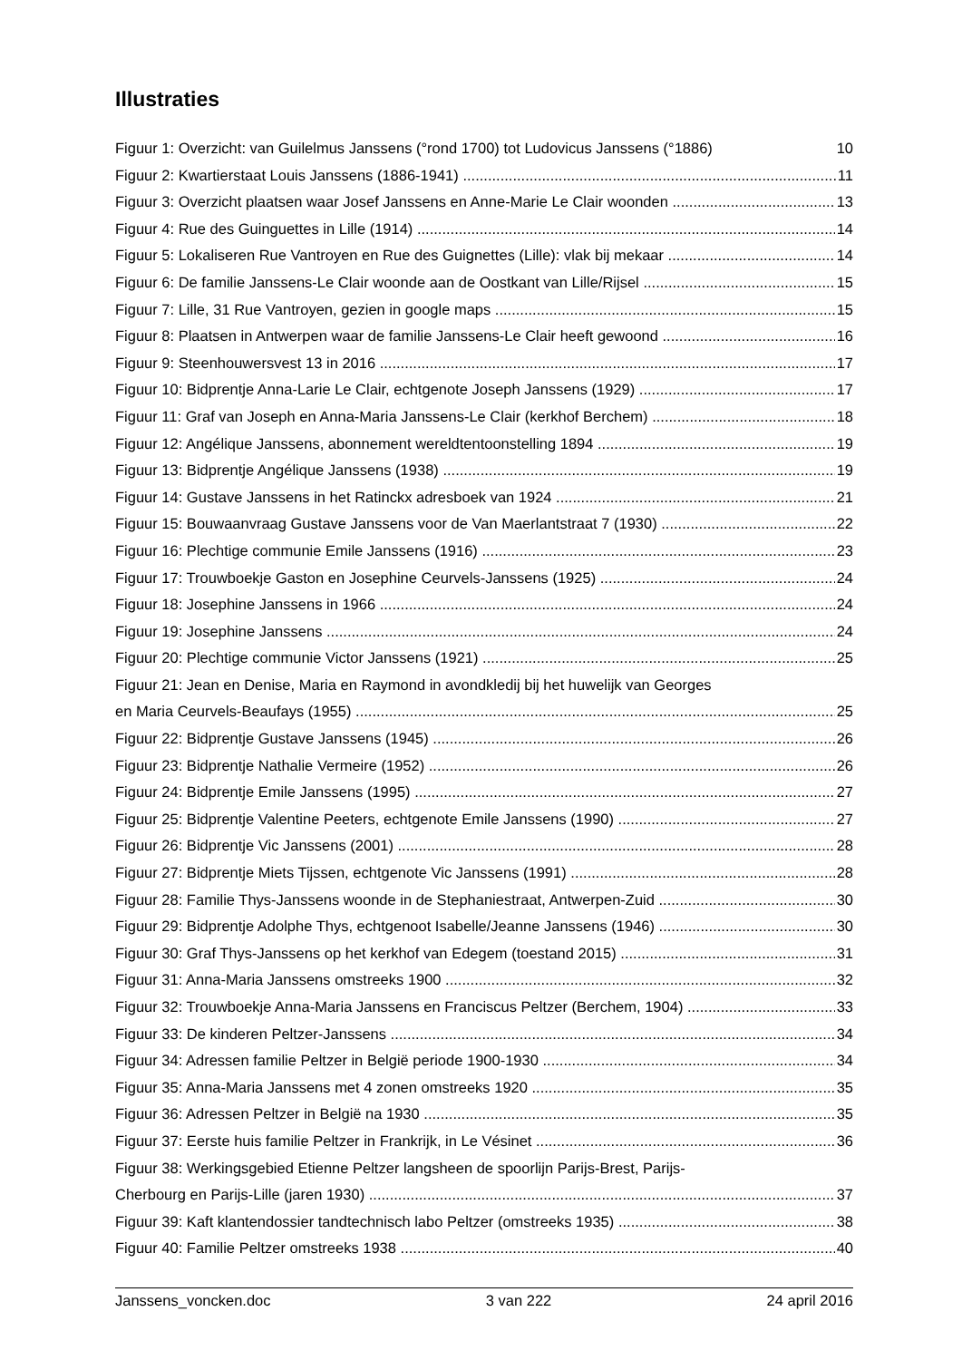Illustraties
Figuur 1: Overzicht: van Guilelmus Janssens (°rond 1700) tot Ludovicus Janssens (°1886) 10
Figuur 2: Kwartierstaat Louis Janssens (1886-1941) 11
Figuur 3: Overzicht plaatsen waar Josef Janssens en Anne-Marie Le Clair woonden 13
Figuur 4: Rue des Guinguettes in Lille (1914) 14
Figuur 5: Lokaliseren Rue Vantroyen en Rue des Guignettes (Lille): vlak bij mekaar 14
Figuur 6: De familie Janssens-Le Clair woonde aan de Oostkant van Lille/Rijsel 15
Figuur 7: Lille, 31 Rue Vantroyen, gezien in google maps 15
Figuur 8: Plaatsen in Antwerpen waar de familie Janssens-Le Clair heeft gewoond 16
Figuur 9: Steenhouwersvest 13 in 2016 17
Figuur 10: Bidprentje Anna-Larie Le Clair, echtgenote Joseph Janssens (1929) 17
Figuur 11: Graf van Joseph en Anna-Maria Janssens-Le Clair (kerkhof Berchem) 18
Figuur 12: Angélique Janssens, abonnement wereldtentoonstelling 1894 19
Figuur 13: Bidprentje Angélique Janssens (1938) 19
Figuur 14: Gustave Janssens in het Ratinckx adresboek van 1924 21
Figuur 15: Bouwaanvraag Gustave Janssens voor de Van Maerlantstraat 7 (1930) 22
Figuur 16: Plechtige communie Emile Janssens (1916) 23
Figuur 17: Trouwboekje Gaston en Josephine Ceurvels-Janssens (1925) 24
Figuur 18: Josephine Janssens in 1966 24
Figuur 19: Josephine Janssens 24
Figuur 20: Plechtige communie Victor Janssens (1921) 25
Figuur 21: Jean en Denise, Maria en Raymond in avondkledij bij het huwelijk van Georges
en Maria Ceurvels-Beaufays (1955) 25
Figuur 22: Bidprentje Gustave Janssens (1945) 26
Figuur 23: Bidprentje Nathalie Vermeire (1952) 26
Figuur 24: Bidprentje Emile Janssens (1995) 27
Figuur 25: Bidprentje Valentine Peeters, echtgenote Emile Janssens (1990) 27
Figuur 26: Bidprentje Vic Janssens (2001) 28
Figuur 27: Bidprentje Miets Tijssen, echtgenote Vic Janssens (1991) 28
Figuur 28: Familie Thys-Janssens woonde in de Stephaniestraat, Antwerpen-Zuid 30
Figuur 29: Bidprentje Adolphe Thys, echtgenoot Isabelle/Jeanne Janssens (1946) 30
Figuur 30: Graf Thys-Janssens op het kerkhof van Edegem (toestand 2015) 31
Figuur 31: Anna-Maria Janssens omstreeks 1900 32
Figuur 32: Trouwboekje Anna-Maria Janssens en Franciscus Peltzer (Berchem, 1904) 33
Figuur 33: De kinderen Peltzer-Janssens 34
Figuur 34: Adressen familie Peltzer in België periode 1900-1930 34
Figuur 35: Anna-Maria Janssens met 4 zonen omstreeks 1920 35
Figuur 36: Adressen Peltzer in België na 1930 35
Figuur 37: Eerste huis familie Peltzer in Frankrijk, in Le Vésinet 36
Figuur 38: Werkingsgebied Etienne Peltzer langsheen de spoorlijn Parijs-Brest, Parijs-
Cherbourg en Parijs-Lille (jaren 1930) 37
Figuur 39: Kaft klantendossier tandtechnisch labo Peltzer (omstreeks 1935) 38
Figuur 40: Familie Peltzer omstreeks 1938 40
Janssens_voncken.doc 3 van 222 24 april 2016